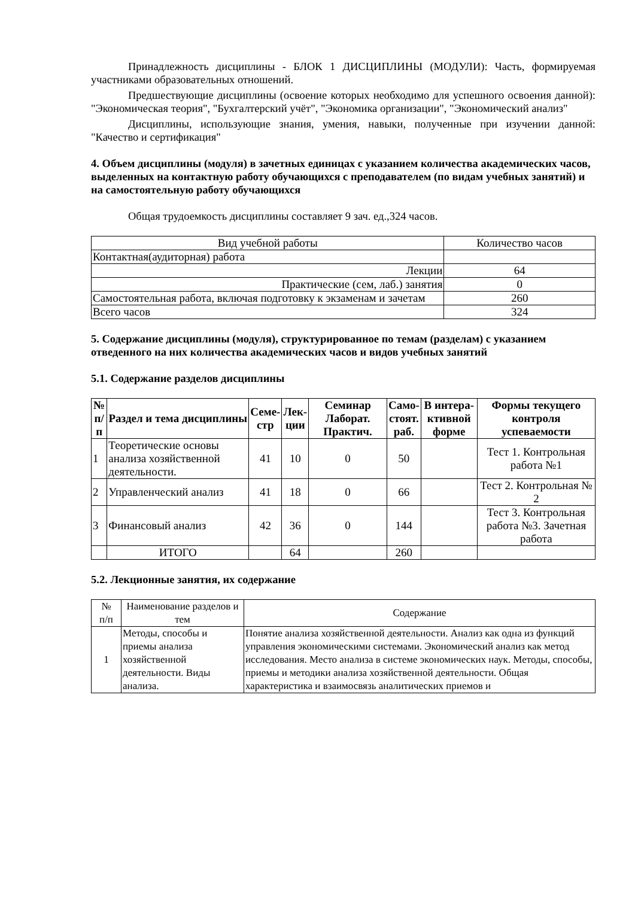Принадлежность дисциплины - БЛОК 1 ДИСЦИПЛИНЫ (МОДУЛИ): Часть, формируемая участниками образовательных отношений.
Предшествующие дисциплины (освоение которых необходимо для успешного освоения данной): "Экономическая теория", "Бухгалтерский учёт", "Экономика организации", "Экономический анализ"
Дисциплины, использующие знания, умения, навыки, полученные при изучении данной: "Качество и сертификация"
4. Объем дисциплины (модуля) в зачетных единицах с указанием количества академических часов, выделенных на контактную работу обучающихся с преподавателем (по видам учебных занятий) и на самостоятельную работу обучающихся
Общая трудоемкость дисциплины составляет 9 зач. ед.,324 часов.
| Вид учебной работы | Количество часов |
| Контактная(аудиторная) работа | |
| Лекции | 64 |
| Практические (сем, лаб.) занятия | 0 |
| Самостоятельная работа, включая подготовку к экзаменам и зачетам | 260 |
| Всего часов | 324 |
5. Содержание дисциплины (модуля), структурированное по темам (разделам) с указанием отведенного на них количества академических часов и видов учебных занятий
5.1. Содержание разделов дисциплины
| № п/п | Раздел и тема дисциплины | Семе- стр | Лек- ции | Семинар Лаборат. Практич. | Само- стоят. раб. | В интера- ктивной форме | Формы текущего контроля успеваемости |
| --- | --- | --- | --- | --- | --- | --- | --- |
| 1 | Теоретические основы анализа хозяйственной деятельности. | 41 | 10 | 0 | 50 | | Тест 1. Контрольная работа №1 |
| 2 | Управленческий анализ | 41 | 18 | 0 | 66 | | Тест 2. Контрольная № 2 |
| 3 | Финансовый анализ | 42 | 36 | 0 | 144 | | Тест 3. Контрольная работа №3. Зачетная работа |
| | ИТОГО | | 64 | | 260 | | |
5.2. Лекционные занятия, их содержание
| № п/п | Наименование разделов и тем | Содержание |
| 1 | Методы, способы и приемы анализа хозяйственной деятельности. Виды анализа. | Понятие анализа хозяйственной деятельности. Анализ как одна из функций управления экономическими системами. Экономический анализ как метод исследования. Место анализа в системе экономических наук. Методы, способы, приемы и методики анализа хозяйственной деятельности. Общая характеристика и взаимосвязь аналитических приемов и |